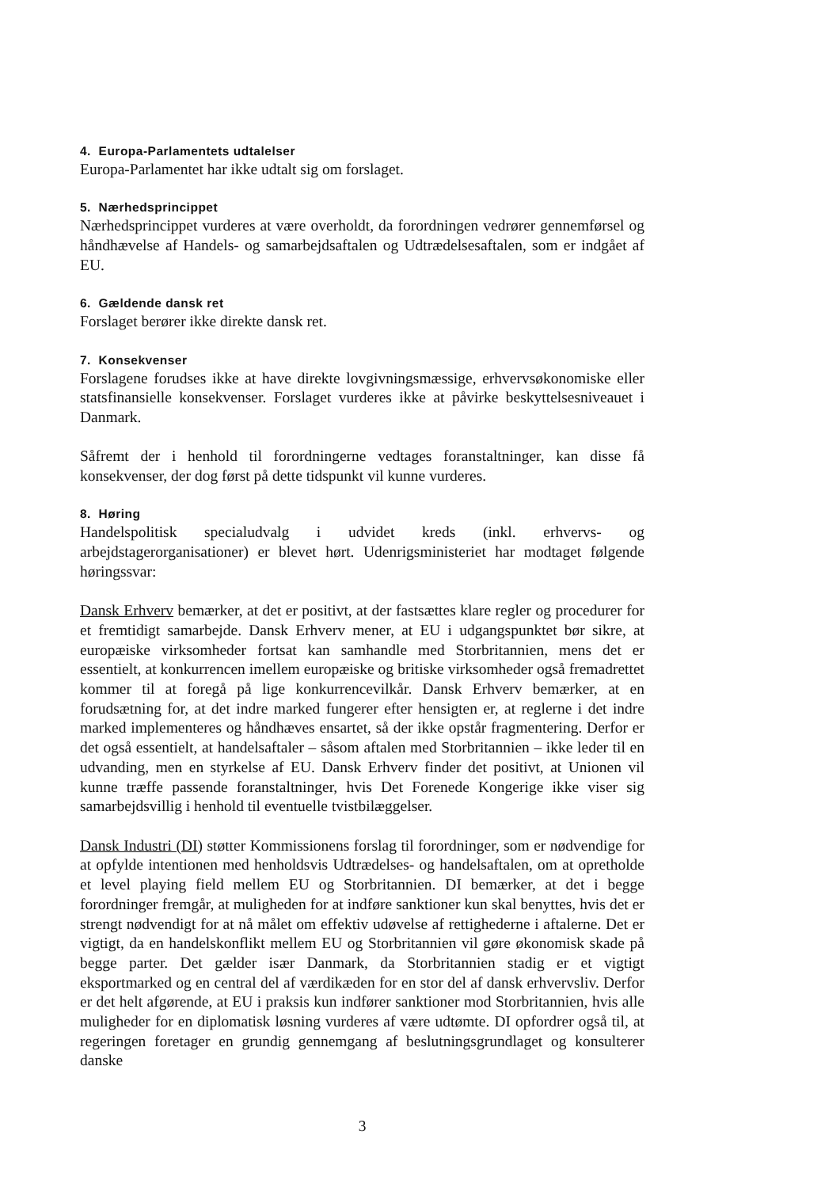4. Europa-Parlamentets udtalelser
Europa-Parlamentet har ikke udtalt sig om forslaget.
5. Nærhedsprincippet
Nærhedsprincippet vurderes at være overholdt, da forordningen vedrører gennemførsel og håndhævelse af Handels- og samarbejdsaftalen og Udtrædelsesaftalen, som er indgået af EU.
6. Gældende dansk ret
Forslaget berører ikke direkte dansk ret.
7. Konsekvenser
Forslagene forudses ikke at have direkte lovgivningsmæssige, erhvervsøkonomiske eller statsfinansielle konsekvenser. Forslaget vurderes ikke at påvirke beskyttelsesniveauet i Danmark.
Såfremt der i henhold til forordningerne vedtages foranstaltninger, kan disse få konsekvenser, der dog først på dette tidspunkt vil kunne vurderes.
8. Høring
Handelspolitisk specialudvalg i udvidet kreds (inkl. erhvervs- og arbejdstagerorganisationer) er blevet hørt. Udenrigsministeriet har modtaget følgende høringssvar:
Dansk Erhverv bemærker, at det er positivt, at der fastsættes klare regler og procedurer for et fremtidigt samarbejde. Dansk Erhverv mener, at EU i udgangspunktet bør sikre, at europæiske virksomheder fortsat kan samhandle med Storbritannien, mens det er essentielt, at konkurrencen imellem europæiske og britiske virksomheder også fremadrettet kommer til at foregå på lige konkurrencevilkår. Dansk Erhverv bemærker, at en forudsætning for, at det indre marked fungerer efter hensigten er, at reglerne i det indre marked implementeres og håndhæves ensartet, så der ikke opstår fragmentering. Derfor er det også essentielt, at handelsaftaler – såsom aftalen med Storbritannien – ikke leder til en udvanding, men en styrkelse af EU. Dansk Erhverv finder det positivt, at Unionen vil kunne træffe passende foranstaltninger, hvis Det Forenede Kongerige ikke viser sig samarbejdsvillig i henhold til eventuelle tvistbilæggelser.
Dansk Industri (DI) støtter Kommissionens forslag til forordninger, som er nødvendige for at opfylde intentionen med henholdsvis Udtrædelses- og handelsaftalen, om at opretholde et level playing field mellem EU og Storbritannien. DI bemærker, at det i begge forordninger fremgår, at muligheden for at indføre sanktioner kun skal benyttes, hvis det er strengt nødvendigt for at nå målet om effektiv udøvelse af rettighederne i aftalerne. Det er vigtigt, da en handelskonflikt mellem EU og Storbritannien vil gøre økonomisk skade på begge parter. Det gælder især Danmark, da Storbritannien stadig er et vigtigt eksportmarked og en central del af værdikæden for en stor del af dansk erhvervsliv. Derfor er det helt afgørende, at EU i praksis kun indfører sanktioner mod Storbritannien, hvis alle muligheder for en diplomatisk løsning vurderes af være udtømte. DI opfordrer også til, at regeringen foretager en grundig gennemgang af beslutningsgrundlaget og konsulterer danske
3